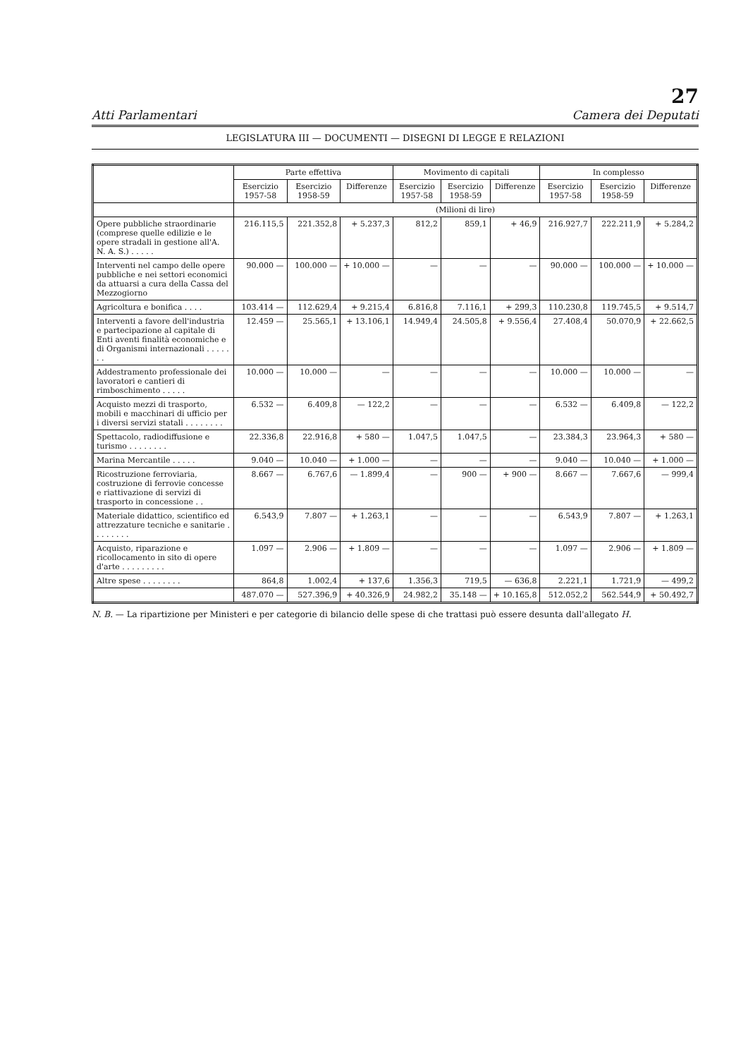27
Atti Parlamentari Camera dei Deputati
LEGISLATURA III — DOCUMENTI — DISEGNI DI LEGGE E RELAZIONI
| | Parte effettiva | | | Movimento di capitali | | | In complesso | | |
| --- | --- | --- | --- | --- | --- | --- | --- | --- | --- |
| | Esercizio 1957-58 | Esercizio 1958-59 | Differenze | Esercizio 1957-58 | Esercizio 1958-59 | Differenze | Esercizio 1957-58 | Esercizio 1958-59 | Differenze |
| | (Milioni di lire) | | | | | | | | |
| Opere pubbliche straordinarie (comprese quelle edilizie e le opere stradali in gestione all'A. N. A. S.) . . . . . | 216.115,5 | 221.352,8 | + 5.237,3 | 812,2 | 859,1 | + 46,9 | 216.927,7 | 222.211,9 | + 5.284,2 |
| Interventi nel campo delle opere pubbliche e nei settori economici da attuarsi a cura della Cassa del Mezzogiorno | 90.000 — | 100.000 — | + 10.000 — | — | — | — | 90.000 — | 100.000 — | + 10.000 — |
| Agricoltura e bonifica . . . . | 103.414 — | 112.629,4 | + 9.215,4 | 6.816,8 | 7.116,1 | + 299,3 | 110.230,8 | 119.745,5 | + 9.514,7 |
| Interventi a favore dell'industria e partecipazione al capitale di Enti aventi finalità economiche e di Organismi internazionali . . . . . . . | 12.459 — | 25.565,1 | + 13.106,1 | 14.949,4 | 24.505,8 | + 9.556,4 | 27.408,4 | 50.070,9 | + 22.662,5 |
| Addestramento professionale dei lavoratori e cantieri di rimboschimento . . . . . | 10.000 — | 10.000 — | — | — | — | — | 10.000 — | 10.000 — | — |
| Acquisto mezzi di trasporto, mobili e macchinari di ufficio per i diversi servizi statali . . . . . . . . | 6.532 — | 6.409,8 | — 122,2 | — | — | — | 6.532 — | 6.409,8 | — 122,2 |
| Spettacolo, radiodiffusione e turismo . . . . . . . . | 22.336,8 | 22.916,8 | + 580 — | 1.047,5 | 1.047,5 | — | 23.384,3 | 23.964,3 | + 580 — |
| Marina Mercantile . . . . . | 9.040 — | 10.040 — | + 1.000 — | — | — | — | 9.040 — | 10.040 — | + 1.000 — |
| Ricostruzione ferroviaria, costruzione di ferrovie concesse e riattivazione di servizi di trasporto in concessione . . | 8.667 — | 6.767,6 | — 1.899,4 | — | 900 — | + 900 — | 8.667 — | 7.667,6 | — 999,4 |
| Materiale didattico, scientifico ed attrezzature tecniche e sanitarie . . . . . . . . | 6.543,9 | 7.807 — | + 1.263,1 | — | — | — | 6.543,9 | 7.807 — | + 1.263,1 |
| Acquisto, riparazione e ricollocamento in sito di opere d'arte . . . . . . . . . | 1.097 — | 2.906 — | + 1.809 — | — | — | — | 1.097 — | 2.906 — | + 1.809 — |
| Altre spese . . . . . . . . | 864,8 | 1.002,4 | + 137,6 | 1.356,3 | 719,5 | — 636,8 | 2.221,1 | 1.721,9 | — 499,2 |
| | 487.070 — | 527.396,9 | + 40.326,9 | 24.982,2 | 35.148 — | + 10.165,8 | 512.052,2 | 562.544,9 | + 50.492,7 |
N. B. — La ripartizione per Ministeri e per categorie di bilancio delle spese di che trattasi può essere desunta dall'allegato H.